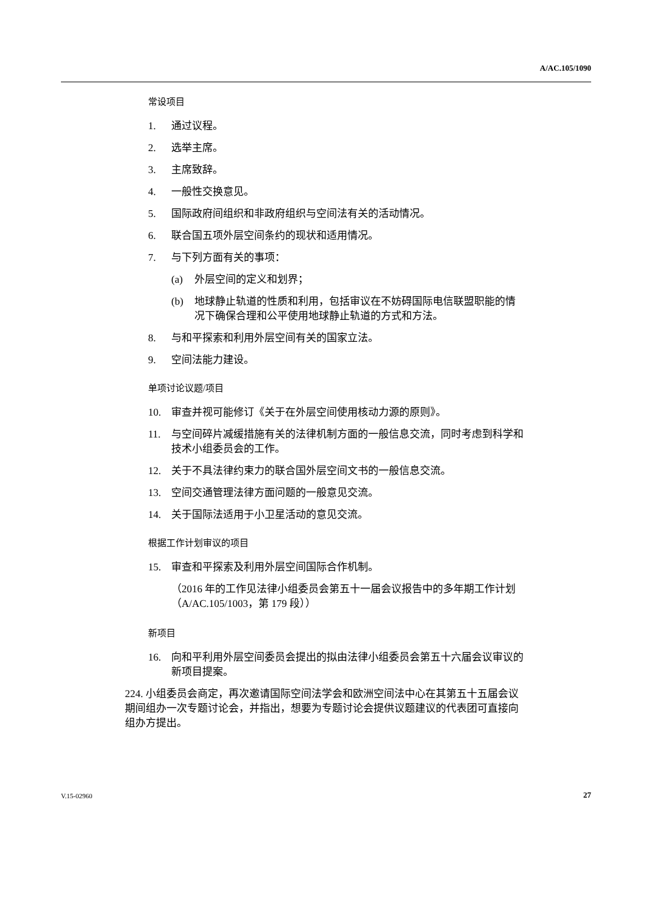A/AC.105/1090
常设项目
1. 通过议程。
2. 选举主席。
3. 主席致辞。
4. 一般性交换意见。
5. 国际政府间组织和非政府组织与空间法有关的活动情况。
6. 联合国五项外层空间条约的现状和适用情况。
7. 与下列方面有关的事项：
(a) 外层空间的定义和划界；
(b) 地球静止轨道的性质和利用，包括审议在不妨碍国际电信联盟职能的情况下确保合理和公平使用地球静止轨道的方式和方法。
8. 与和平探索和利用外层空间有关的国家立法。
9. 空间法能力建设。
单项讨论议题/项目
10. 审查并视可能修订《关于在外层空间使用核动力源的原则》。
11. 与空间碎片减缓措施有关的法律机制方面的一般信息交流，同时考虑到科学和技术小组委员会的工作。
12. 关于不具法律约束力的联合国外层空间文书的一般信息交流。
13. 空间交通管理法律方面问题的一般意见交流。
14. 关于国际法适用于小卫星活动的意见交流。
根据工作计划审议的项目
15. 审查和平探索及利用外层空间国际合作机制。
（2016 年的工作见法律小组委员会第五十一届会议报告中的多年期工作计划（A/AC.105/1003，第 179 段））
新项目
16. 向和平利用外层空间委员会提出的拟由法律小组委员会第五十六届会议审议的新项目提案。
224. 小组委员会商定，再次邀请国际空间法学会和欧洲空间法中心在其第五十五届会议期间组办一次专题讨论会，并指出，想要为专题讨论会提供议题建议的代表团可直接向组办方提出。
V.15-02960 27